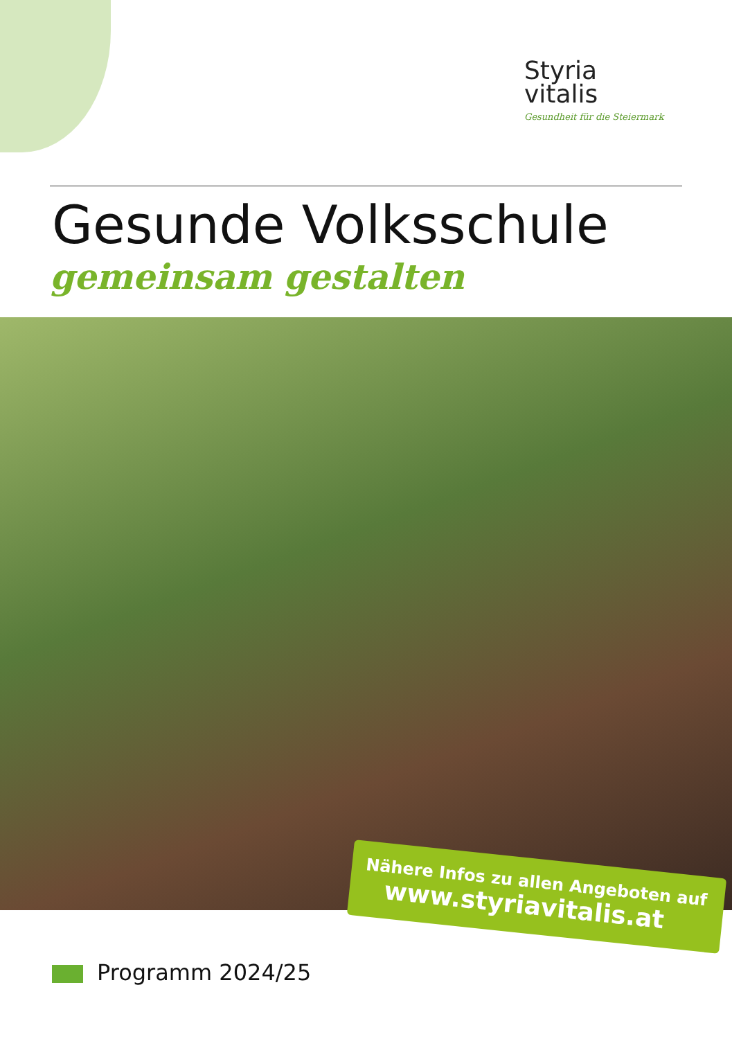Styria
vitalis
Gesundheit für die Steiermark
Gesunde Volksschule
gemeinsam gestalten
Nähere Infos zu allen Angeboten auf
www.styriavitalis.at
Programm 2024/25